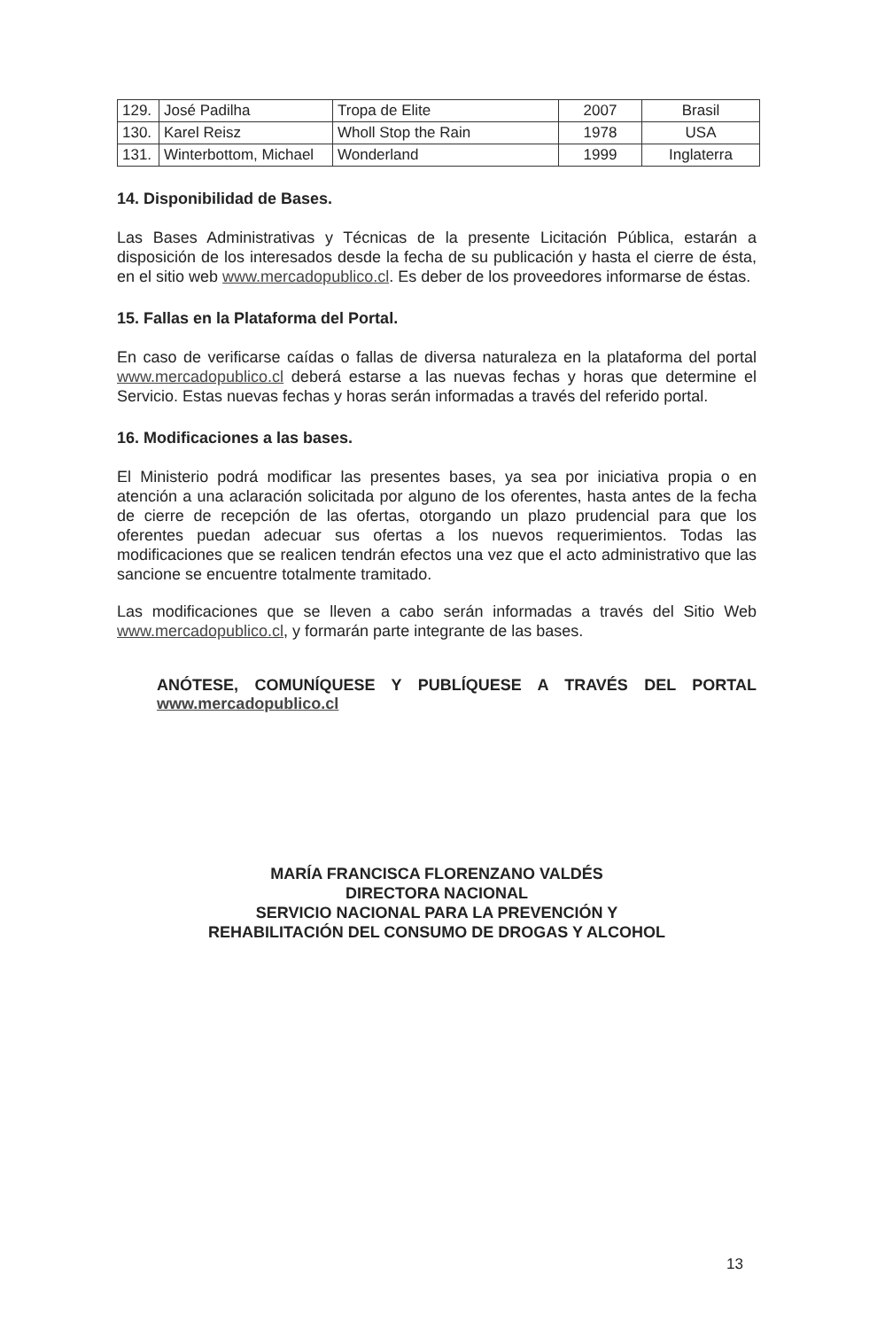| 129. | José Padilha | Tropa de Elite | 2007 | Brasil |
| 130. | Karel Reisz | Wholl Stop the Rain | 1978 | USA |
| 131. | Winterbottom, Michael | Wonderland | 1999 | Inglaterra |
14. Disponibilidad de Bases.
Las Bases Administrativas y Técnicas de la presente Licitación Pública, estarán a disposición de los interesados desde la fecha de su publicación y hasta el cierre de ésta, en el sitio web www.mercadopublico.cl. Es deber de los proveedores informarse de éstas.
15. Fallas en la Plataforma del Portal.
En caso de verificarse caídas o fallas de diversa naturaleza en la plataforma del portal www.mercadopublico.cl deberá estarse a las nuevas fechas y horas que determine el Servicio. Estas nuevas fechas y horas serán informadas a través del referido portal.
16. Modificaciones a las bases.
El Ministerio podrá modificar las presentes bases, ya sea por iniciativa propia o en atención a una aclaración solicitada por alguno de los oferentes, hasta antes de la fecha de cierre de recepción de las ofertas, otorgando un plazo prudencial para que los oferentes puedan adecuar sus ofertas a los nuevos requerimientos. Todas las modificaciones que se realicen tendrán efectos una vez que el acto administrativo que las sancione se encuentre totalmente tramitado.
Las modificaciones que se lleven a cabo serán informadas a través del Sitio Web www.mercadopublico.cl, y formarán parte integrante de las bases.
ANÓTESE, COMUNÍQUESE Y PUBLÍQUESE A TRAVÉS DEL PORTAL www.mercadopublico.cl
MARÍA FRANCISCA FLORENZANO VALDÉS
DIRECTORA NACIONAL
SERVICIO NACIONAL PARA LA PREVENCIÓN Y
REHABILITACIÓN DEL CONSUMO DE DROGAS Y ALCOHOL
13